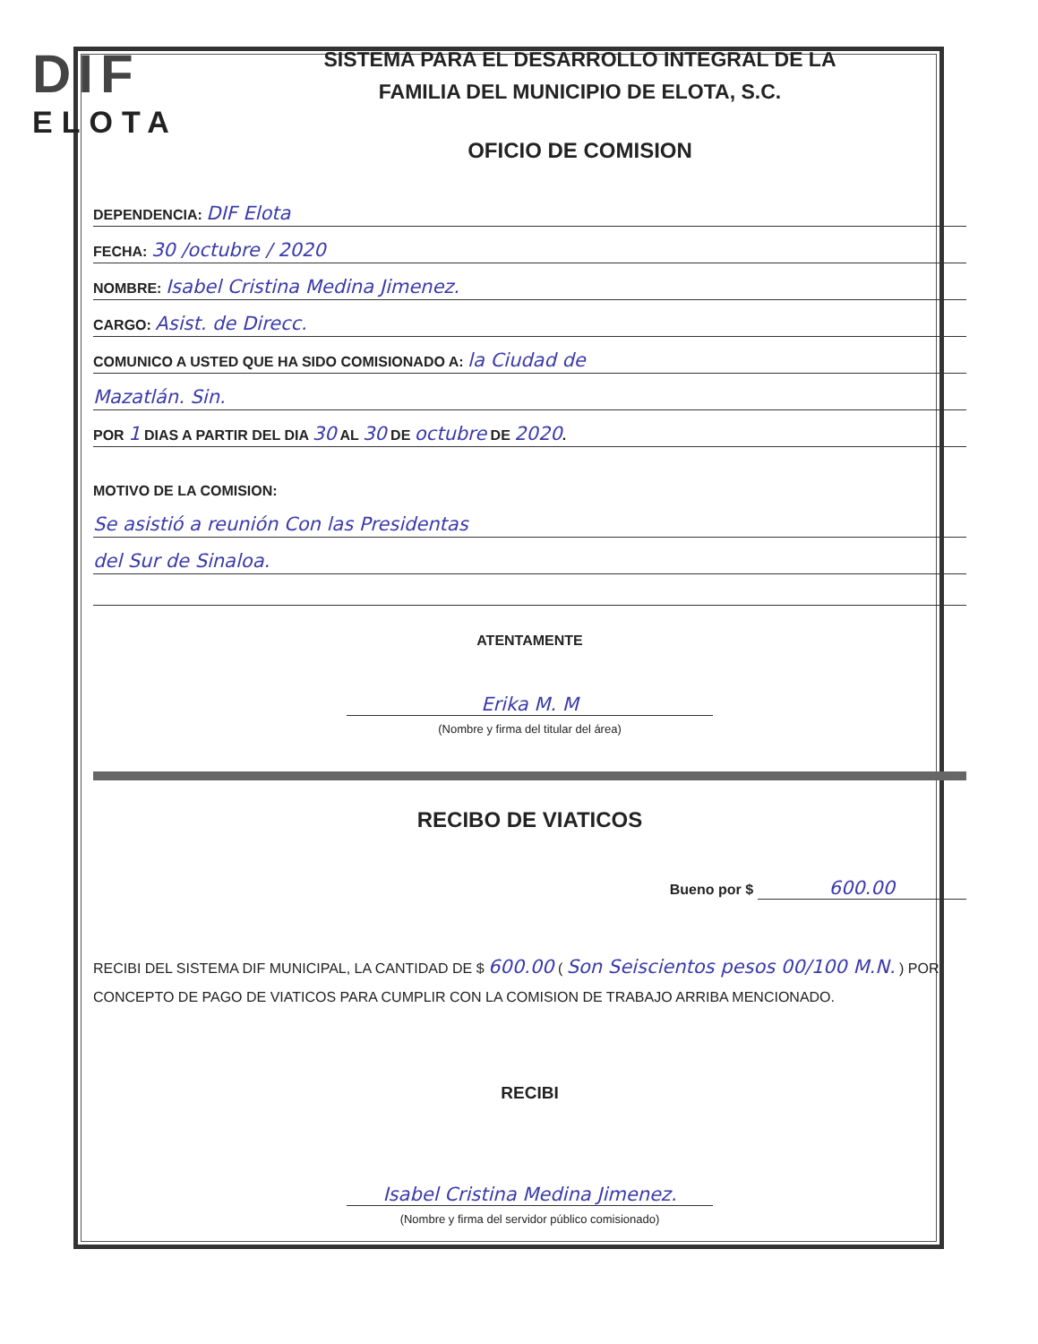DIF
ELOTA
SISTEMA PARA EL DESARROLLO INTEGRAL DE LA
FAMILIA DEL MUNICIPIO DE ELOTA, S.C.
OFICIO DE COMISION
DEPENDENCIA: DIF Elota
FECHA: 30 /octubre / 2020
NOMBRE: Isabel Cristina Medina Jimenez.
CARGO: Asist. de Direcc.
COMUNICO A USTED QUE HA SIDO COMISIONADO A: la Ciudad de
Mazatlán. Sin.
POR 1 DIAS A PARTIR DEL DIA 30 AL 30 DE octubre DE 2020.
MOTIVO DE LA COMISION:
Se asistió a reunión Con las Presidentas
del Sur de Sinaloa.
ATENTAMENTE
Erika M. M
(Nombre y firma del titular del área)
RECIBO DE VIATICOS
Bueno por $ 600.00
RECIBI DEL SISTEMA DIF MUNICIPAL, LA CANTIDAD DE $ 600.00 ( Son Seiscientos pesos 00/100 M.N. ) POR CONCEPTO DE PAGO DE VIATICOS PARA CUMPLIR CON LA COMISION DE TRABAJO ARRIBA MENCIONADO.
RECIBI
Isabel Cristina Medina Jimenez.
(Nombre y firma del servidor público comisionado)